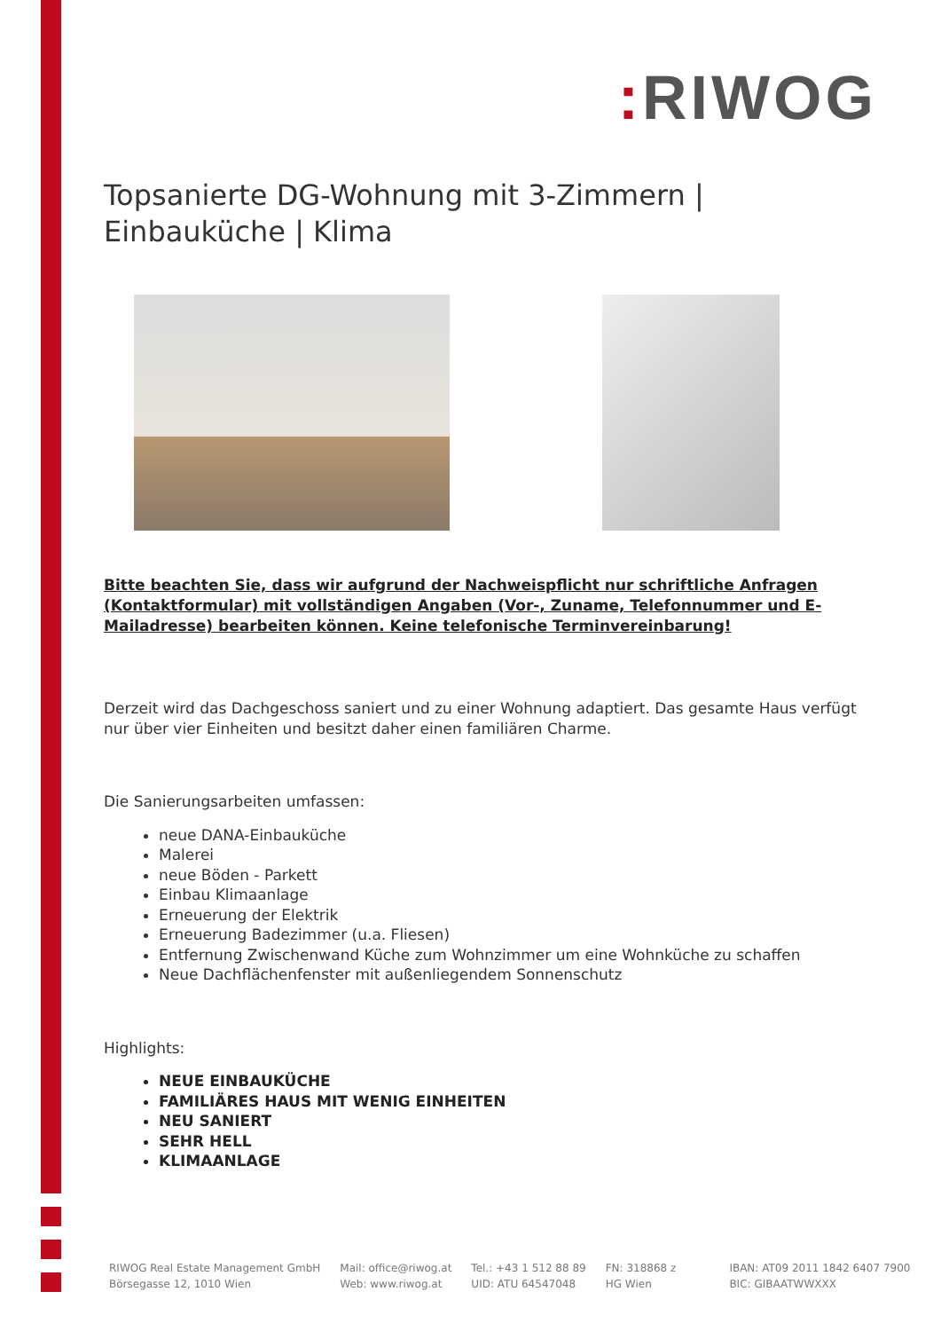: RIWOG
Topsanierte DG-Wohnung mit 3-Zimmern | Einbauküche | Klima
Bitte beachten Sie, dass wir aufgrund der Nachweispflicht nur schriftliche Anfragen (Kontaktformular) mit vollständigen Angaben (Vor-, Zuname, Telefonnummer und E-Mailadresse) bearbeiten können. Keine telefonische Terminvereinbarung!
Derzeit wird das Dachgeschoss saniert und zu einer Wohnung adaptiert. Das gesamte Haus verfügt nur über vier Einheiten und besitzt daher einen familiären Charme.
Die Sanierungsarbeiten umfassen:
neue DANA-Einbauküche
Malerei
neue Böden - Parkett
Einbau Klimaanlage
Erneuerung der Elektrik
Erneuerung Badezimmer (u.a. Fliesen)
Entfernung Zwischenwand Küche zum Wohnzimmer um eine Wohnküche zu schaffen
Neue Dachflächenfenster mit außenliegendem Sonnenschutz
Highlights:
NEUE EINBAUKÜCHE
FAMILIÄRES HAUS MIT WENIG EINHEITEN
NEU SANIERT
SEHR HELL
KLIMAANLAGE
RIWOG Real Estate Management GmbH
Börsegasse 12, 1010 Wien
Mail: office@riwog.at
Web: www.riwog.at
Tel.: +43 1 512 88 89
UID: ATU 64547048
FN: 318868 z
HG Wien
IBAN: AT09 2011 1842 6407 7900
BIC: GIBAATWWXXX